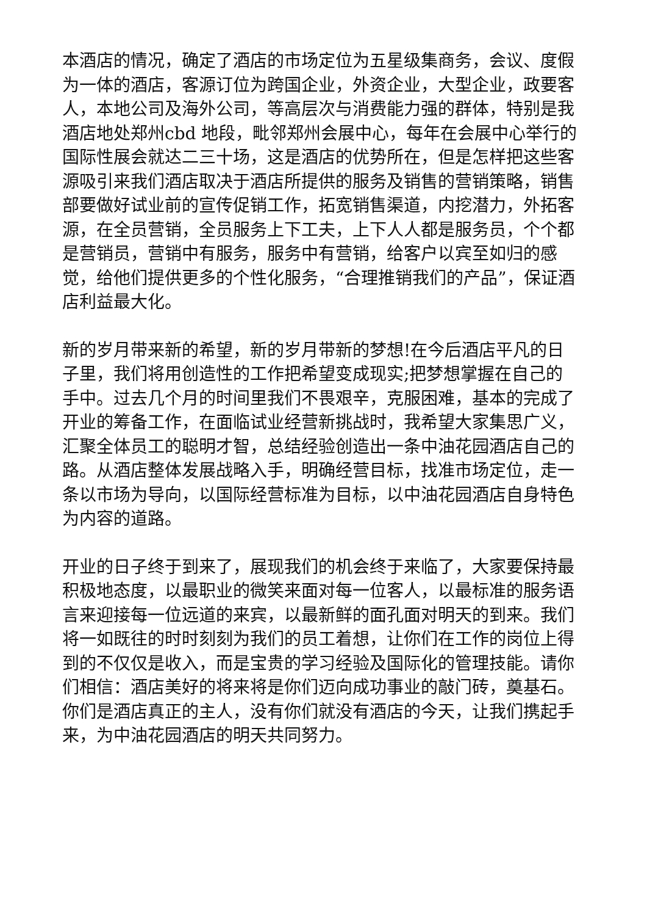本酒店的情况，确定了酒店的市场定位为五星级集商务，会议、度假为一体的酒店，客源订位为跨国企业，外资企业，大型企业，政要客人，本地公司及海外公司，等高层次与消费能力强的群体，特别是我酒店地处郑州cbd 地段，毗邻郑州会展中心，每年在会展中心举行的国际性展会就达二三十场，这是酒店的优势所在，但是怎样把这些客源吸引来我们酒店取决于酒店所提供的服务及销售的营销策略，销售部要做好试业前的宣传促销工作，拓宽销售渠道，内挖潜力，外拓客源，在全员营销，全员服务上下工夫，上下人人都是服务员，个个都是营销员，营销中有服务，服务中有营销，给客户以宾至如归的感觉，给他们提供更多的个性化服务，“合理推销我们的产品”，保证酒店利益最大化。
新的岁月带来新的希望，新的岁月带新的梦想!在今后酒店平凡的日子里，我们将用创造性的工作把希望变成现实;把梦想掌握在自己的手中。过去几个月的时间里我们不畏艰辛，克服困难，基本的完成了开业的筹备工作，在面临试业经营新挑战时，我希望大家集思广义，汇聚全体员工的聪明才智，总结经验创造出一条中油花园酒店自己的路。从酒店整体发展战略入手，明确经营目标，找准市场定位，走一条以市场为导向，以国际经营标准为目标，以中油花园酒店自身特色为内容的道路。
开业的日子终于到来了，展现我们的机会终于来临了，大家要保持最积极地态度，以最职业的微笑来面对每一位客人，以最标准的服务语言来迎接每一位远道的来宾，以最新鲜的面孔面对明天的到来。我们将一如既往的时时刻刻为我们的员工着想，让你们在工作的岗位上得到的不仅仅是收入，而是宝贵的学习经验及国际化的管理技能。请你们相信：酒店美好的将来将是你们迈向成功事业的敲门砖，奠基石。你们是酒店真正的主人，没有你们就没有酒店的今天，让我们携起手来，为中油花园酒店的明天共同努力。